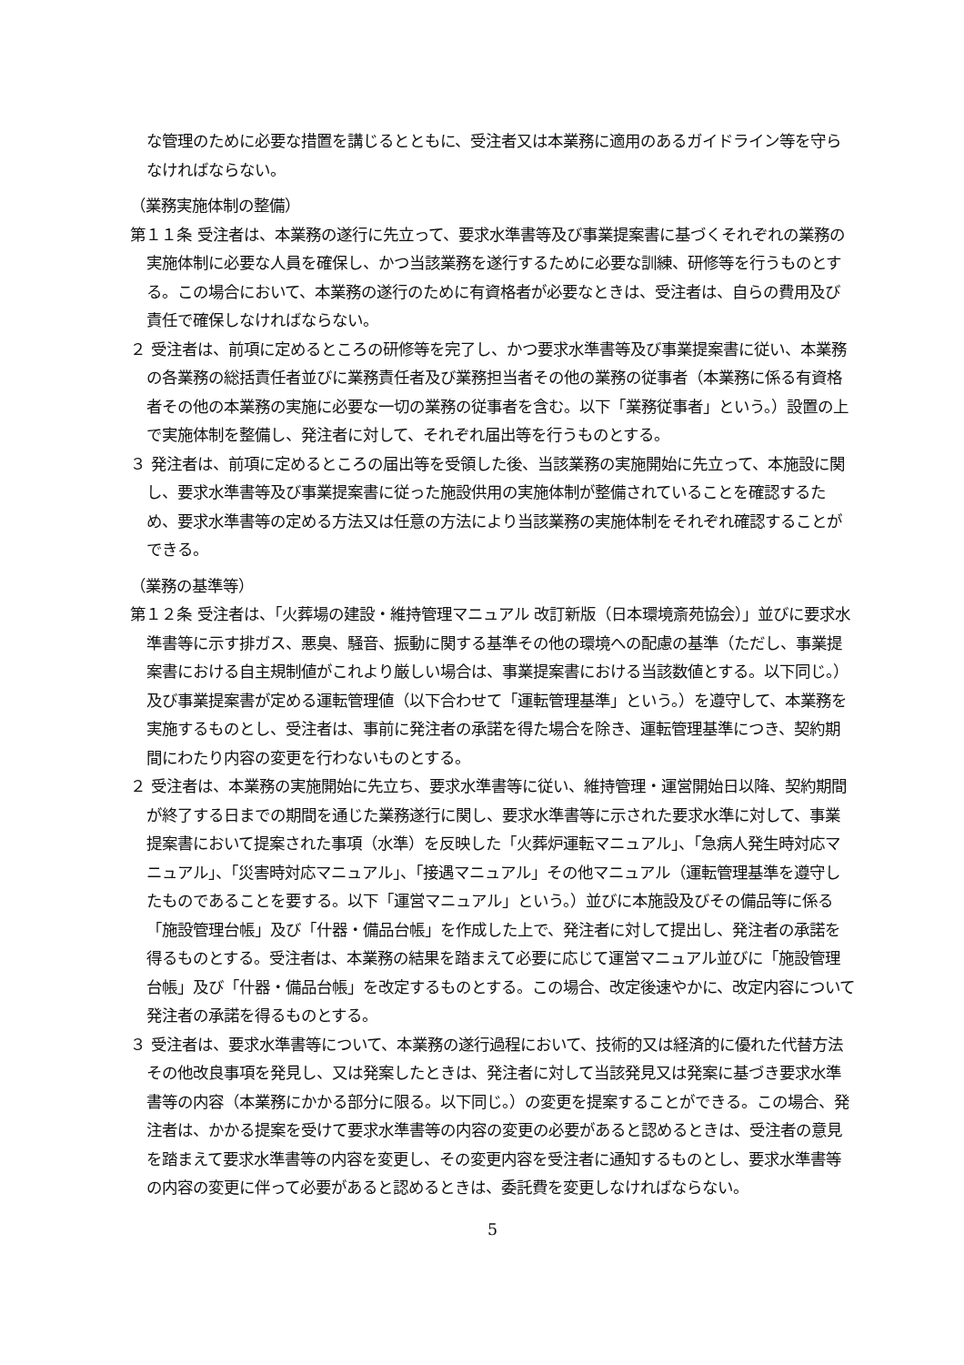な管理のために必要な措置を講じるとともに、受注者又は本業務に適用のあるガイドライン等を守らなければならない。
（業務実施体制の整備）
第１１条 受注者は、本業務の遂行に先立って、要求水準書等及び事業提案書に基づくそれぞれの業務の実施体制に必要な人員を確保し、かつ当該業務を遂行するために必要な訓練、研修等を行うものとする。この場合において、本業務の遂行のために有資格者が必要なときは、受注者は、自らの費用及び責任で確保しなければならない。
２ 受注者は、前項に定めるところの研修等を完了し、かつ要求水準書等及び事業提案書に従い、本業務の各業務の総括責任者並びに業務責任者及び業務担当者その他の業務の従事者（本業務に係る有資格者その他の本業務の実施に必要な一切の業務の従事者を含む。以下「業務従事者」という。）設置の上で実施体制を整備し、発注者に対して、それぞれ届出等を行うものとする。
３ 発注者は、前項に定めるところの届出等を受領した後、当該業務の実施開始に先立って、本施設に関し、要求水準書等及び事業提案書に従った施設供用の実施体制が整備されていることを確認するため、要求水準書等の定める方法又は任意の方法により当該業務の実施体制をそれぞれ確認することができる。
（業務の基準等）
第１２条 受注者は、「火葬場の建設・維持管理マニュアル 改訂新版（日本環境斎苑協会）」並びに要求水準書等に示す排ガス、悪臭、騒音、振動に関する基準その他の環境への配慮の基準（ただし、事業提案書における自主規制値がこれより厳しい場合は、事業提案書における当該数値とする。以下同じ。）及び事業提案書が定める運転管理値（以下合わせて「運転管理基準」という。）を遵守して、本業務を実施するものとし、受注者は、事前に発注者の承諾を得た場合を除き、運転管理基準につき、契約期間にわたり内容の変更を行わないものとする。
２ 受注者は、本業務の実施開始に先立ち、要求水準書等に従い、維持管理・運営開始日以降、契約期間が終了する日までの期間を通じた業務遂行に関し、要求水準書等に示された要求水準に対して、事業提案書において提案された事項（水準）を反映した「火葬炉運転マニュアル」、「急病人発生時対応マニュアル」、「災害時対応マニュアル」、「接遇マニュアル」その他マニュアル（運転管理基準を遵守したものであることを要する。以下「運営マニュアル」という。）並びに本施設及びその備品等に係る「施設管理台帳」及び「什器・備品台帳」を作成した上で、発注者に対して提出し、発注者の承諾を得るものとする。受注者は、本業務の結果を踏まえて必要に応じて運営マニュアル並びに「施設管理台帳」及び「什器・備品台帳」を改定するものとする。この場合、改定後速やかに、改定内容について発注者の承諾を得るものとする。
３ 受注者は、要求水準書等について、本業務の遂行過程において、技術的又は経済的に優れた代替方法その他改良事項を発見し、又は発案したときは、発注者に対して当該発見又は発案に基づき要求水準書等の内容（本業務にかかる部分に限る。以下同じ。）の変更を提案することができる。この場合、発注者は、かかる提案を受けて要求水準書等の内容の変更の必要があると認めるときは、受注者の意見を踏まえて要求水準書等の内容を変更し、その変更内容を受注者に通知するものとし、要求水準書等の内容の変更に伴って必要があると認めるときは、委託費を変更しなければならない。
5